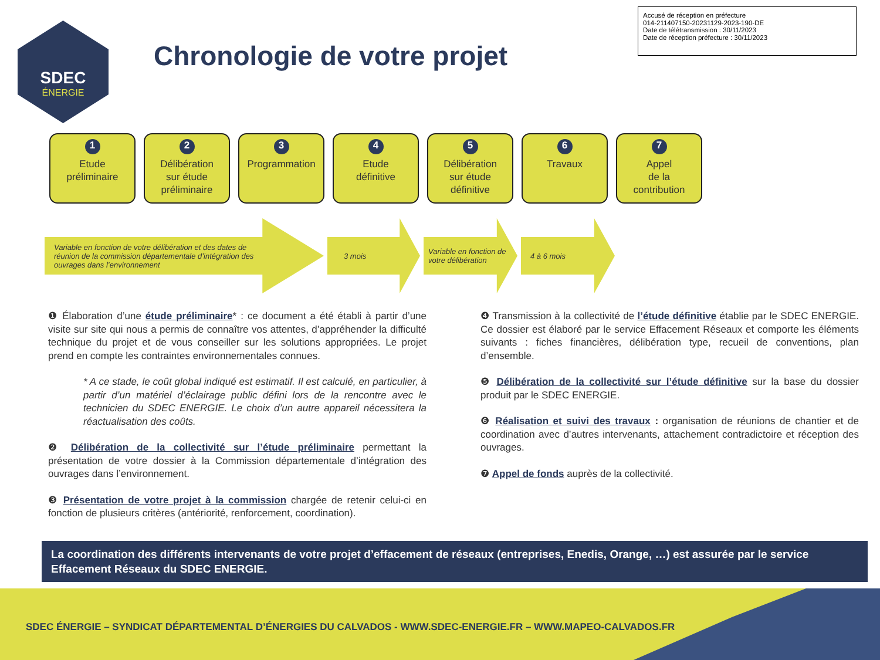SDEC
ÉNERGIE
Chronologie de votre projet
Accusé de réception en préfecture
014-211407150-20231129-2023-190-DE
Date de télétransmission : 30/11/2023
Date de réception préfecture : 30/11/2023
1
Etude
préliminaire
2
Délibération
sur étude
préliminaire
3
Programmation
4
Etude
définitive
5
Délibération
sur étude
définitive
6
Travaux
7
Appel
de la
contribution
Variable en fonction de votre délibération et des dates de réunion de la commission départementale d’intégration des ouvrages dans l’environnement
3 mois
Variable en fonction de votre délibération
4 à 6 mois
❶ Élaboration d’une étude préliminaire* : ce document a été établi à partir d’une visite sur site qui nous a permis de connaître vos attentes, d’appréhender la difficulté technique du projet et de vous conseiller sur les solutions appropriées. Le projet prend en compte les contraintes environnementales connues.
* A ce stade, le coût global indiqué est estimatif. Il est calculé, en particulier, à partir d’un matériel d’éclairage public défini lors de la rencontre avec le technicien du SDEC ENERGIE. Le choix d’un autre appareil nécessitera la réactualisation des coûts.
❷ Délibération de la collectivité sur l’étude préliminaire permettant la présentation de votre dossier à la Commission départementale d’intégration des ouvrages dans l’environnement.
❸ Présentation de votre projet à la commission chargée de retenir celui-ci en fonction de plusieurs critères (antériorité, renforcement, coordination).
❹ Transmission à la collectivité de l’étude définitive établie par le SDEC ENERGIE. Ce dossier est élaboré par le service Effacement Réseaux et comporte les éléments suivants : fiches financières, délibération type, recueil de conventions, plan d’ensemble.
❺ Délibération de la collectivité sur l’étude définitive sur la base du dossier produit par le SDEC ENERGIE.
❻ Réalisation et suivi des travaux : organisation de réunions de chantier et de coordination avec d’autres intervenants, attachement contradictoire et réception des ouvrages.
❼ Appel de fonds auprès de la collectivité.
La coordination des différents intervenants de votre projet d’effacement de réseaux (entreprises, Enedis, Orange, …) est assurée par le service Effacement Réseaux du SDEC ENERGIE.
SDEC ÉNERGIE – SYNDICAT DÉPARTEMENTAL D’ÉNERGIES DU CALVADOS - WWW.SDEC-ENERGIE.FR – WWW.MAPEO-CALVADOS.FR